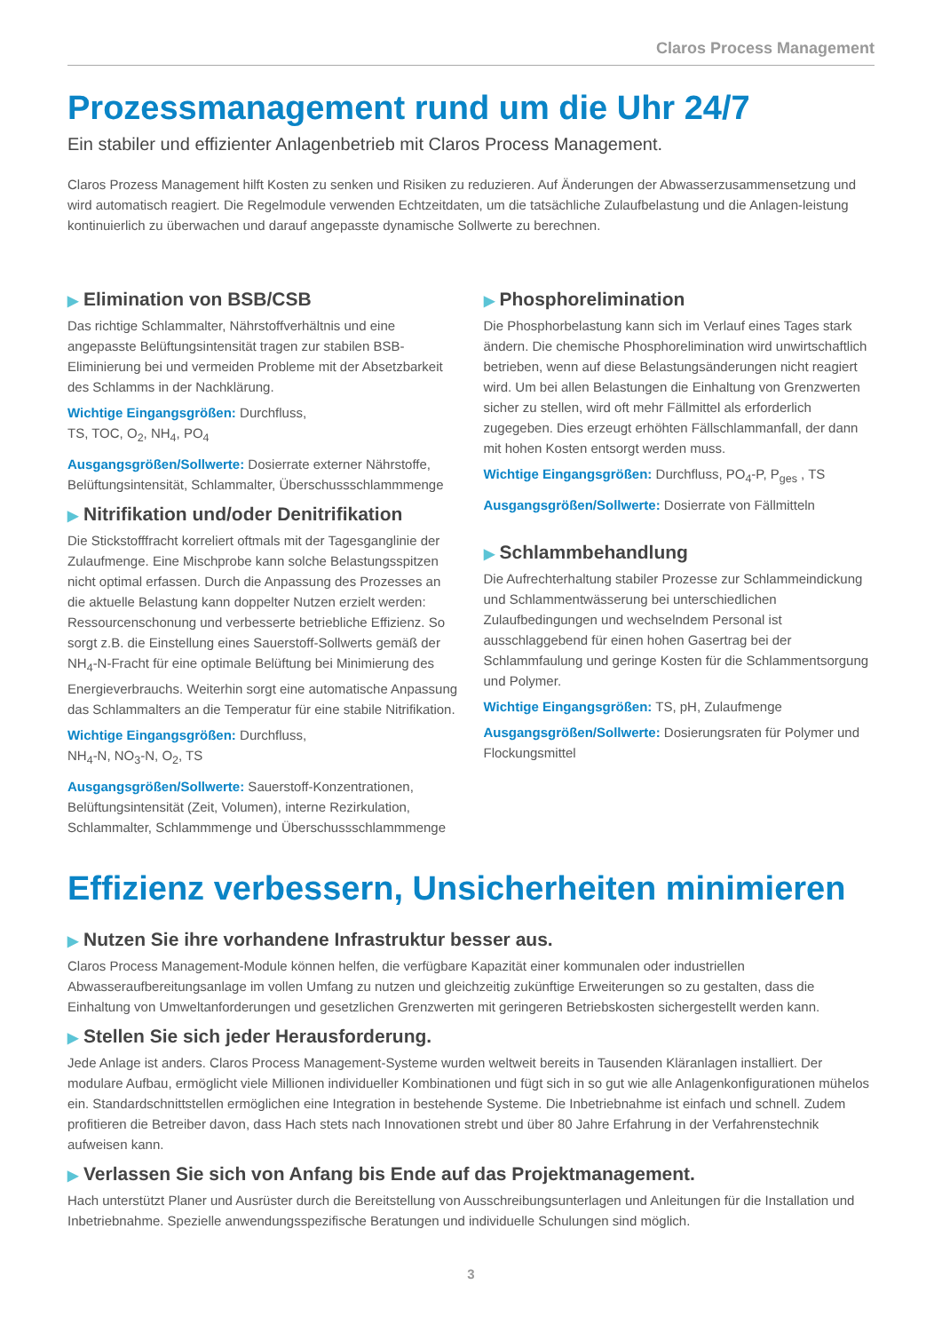Claros Process Management
Prozessmanagement rund um die Uhr 24/7
Ein stabiler und effizienter Anlagenbetrieb mit Claros Process Management.
Claros Prozess Management hilft Kosten zu senken und Risiken zu reduzieren. Auf Änderungen der Abwasserzusammensetzung und wird automatisch reagiert. Die Regelmodule verwenden Echtzeitdaten, um die tatsächliche Zulaufbelastung und die Anlagen-leistung kontinuierlich zu überwachen und darauf angepasste dynamische Sollwerte zu berechnen.
▶ Elimination von BSB/CSB
Das richtige Schlammalter, Nährstoffverhältnis und eine angepasste Belüftungsintensität tragen zur stabilen BSB-Eliminierung bei und vermeiden Probleme mit der Absetzbarkeit des Schlamms in der Nachklärung.
Wichtige Eingangsgrößen: Durchfluss,
TS, TOC, O<sub>2</sub>, NH<sub>4</sub>, PO<sub>4</sub>
Ausgangsgrößen/Sollwerte: Dosierrate externer Nährstoffe, Belüftungsintensität, Schlammalter, Überschussschlammmenge
▶ Nitrifikation und/oder Denitrifikation
Die Stickstofffracht korreliert oftmals mit der Tagesganglinie der Zulaufmenge. Eine Mischprobe kann solche Belastungsspitzen nicht optimal erfassen. Durch die Anpassung des Prozesses an die aktuelle Belastung kann doppelter Nutzen erzielt werden: Ressourcenschonung und verbesserte betriebliche Effizienz. So sorgt z.B. die Einstellung eines Sauerstoff-Sollwerts gemäß der NH<sub>4</sub>-N-Fracht für eine optimale Belüftung bei Minimierung des Energieverbrauchs. Weiterhin sorgt eine automatische Anpassung das Schlammalters an die Temperatur für eine stabile Nitrifikation.
Wichtige Eingangsgrößen: Durchfluss,
NH<sub>4</sub>-N, NO<sub>3</sub>-N, O<sub>2</sub>, TS
Ausgangsgrößen/Sollwerte: Sauerstoff-Konzentrationen, Belüftungsintensität (Zeit, Volumen), interne Rezirkulation, Schlammalter, Schlammmenge und Überschussschlammmenge
▶ Phosphorelimination
Die Phosphorbelastung kann sich im Verlauf eines Tages stark ändern. Die chemische Phosphorelimination wird unwirtschaftlich betrieben, wenn auf diese Belastungsänderungen nicht reagiert wird. Um bei allen Belastungen die Einhaltung von Grenzwerten sicher zu stellen, wird oft mehr Fällmittel als erforderlich zugegeben. Dies erzeugt erhöhten Fällschlammanfall, der dann mit hohen Kosten entsorgt werden muss.
Wichtige Eingangsgrößen: Durchfluss, PO<sub>4</sub>-P, P<sub>ges</sub> , TS
Ausgangsgrößen/Sollwerte: Dosierrate von Fällmitteln
▶ Schlammbehandlung
Die Aufrechterhaltung stabiler Prozesse zur Schlammeindickung und Schlammentwässerung bei unterschiedlichen Zulaufbedingungen und wechselndem Personal ist ausschlaggebend für einen hohen Gasertrag bei der Schlammfaulung und geringe Kosten für die Schlammentsorgung und Polymer.
Wichtige Eingangsgrößen: TS, pH, Zulaufmenge
Ausgangsgrößen/Sollwerte: Dosierungsraten für Polymer und Flockungsmittel
Effizienz verbessern, Unsicherheiten minimieren
▶ Nutzen Sie ihre vorhandene Infrastruktur besser aus.
Claros Process Management-Module können helfen, die verfügbare Kapazität einer kommunalen oder industriellen Abwasseraufbereitungsanlage im vollen Umfang zu nutzen und gleichzeitig zukünftige Erweiterungen so zu gestalten, dass die Einhaltung von Umweltanforderungen und gesetzlichen Grenzwerten mit geringeren Betriebskosten sichergestellt werden kann.
▶ Stellen Sie sich jeder Herausforderung.
Jede Anlage ist anders. Claros Process Management-Systeme wurden weltweit bereits in Tausenden Kläranlagen installiert. Der modulare Aufbau, ermöglicht viele Millionen individueller Kombinationen und fügt sich in so gut wie alle Anlagenkonfigurationen mühelos ein. Standardschnittstellen ermöglichen eine Integration in bestehende Systeme. Die Inbetriebnahme ist einfach und schnell. Zudem profitieren die Betreiber davon, dass Hach stets nach Innovationen strebt und über 80 Jahre Erfahrung in der Verfahrenstechnik aufweisen kann.
▶ Verlassen Sie sich von Anfang bis Ende auf das Projektmanagement.
Hach unterstützt Planer und Ausrüster durch die Bereitstellung von Ausschreibungsunterlagen und Anleitungen für die Installation und Inbetriebnahme. Spezielle anwendungsspezifische Beratungen und individuelle Schulungen sind möglich.
3